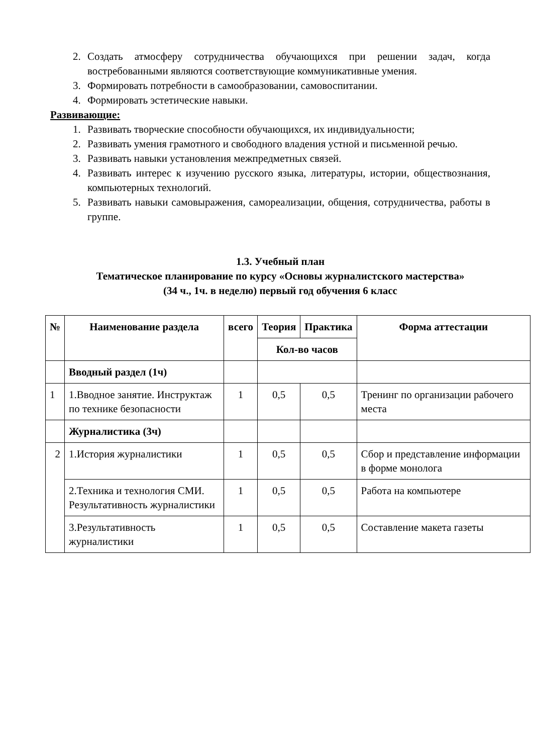2. Создать атмосферу сотрудничества обучающихся при решении задач, когда востребованными являются соответствующие коммуникативные умения.
3. Формировать потребности в самообразовании, самовоспитании.
4. Формировать эстетические навыки.
Развивающие:
1. Развивать творческие способности обучающихся, их индивидуальности;
2. Развивать умения грамотного и свободного владения устной и письменной речью.
3. Развивать навыки установления межпредметных связей.
4. Развивать интерес к изучению русского языка, литературы, истории, обществознания, компьютерных технологий.
5. Развивать навыки самовыражения, самореализации, общения, сотрудничества, работы в группе.
1.3. Учебный план
Тематическое планирование по курсу «Основы журналистского мастерства»
(34 ч., 1ч. в неделю) первый год обучения 6 класс
| № | Наименование раздела | всего | Теория | Практика | Форма аттестации |
| --- | --- | --- | --- | --- | --- |
| | | | Кол-во часов | | |
| | Вводный раздел (1ч) | | | | |
| 1 | 1.Вводное занятие. Инструктаж по технике безопасности | 1 | 0,5 | 0,5 | Тренинг по организации рабочего места |
| | Журналистика (3ч) | | | | |
| 2 | 1.История журналистики | 1 | 0,5 | 0,5 | Сбор и представление информации в форме монолога |
| | 2.Техника и технология СМИ. Результативность журналистики | 1 | 0,5 | 0,5 | Работа на компьютере |
| | 3.Результативность журналистики | 1 | 0,5 | 0,5 | Составление макета газеты |